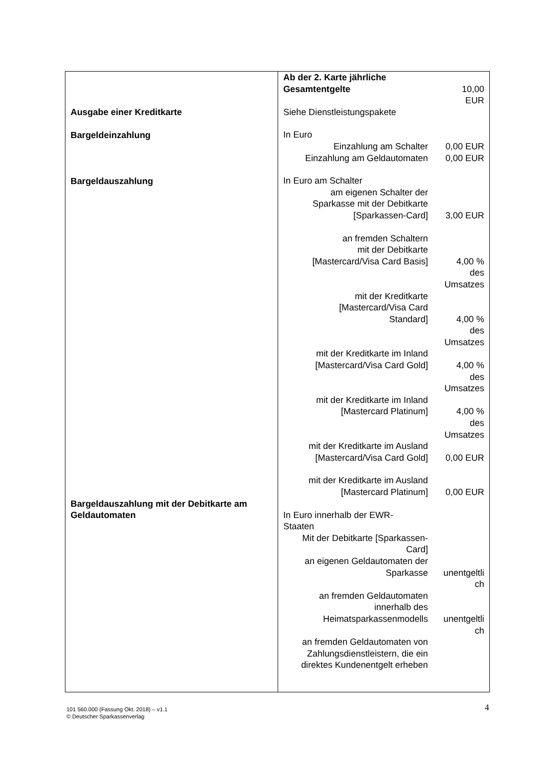| Ausgabe einer Kreditkarte Bargeldeinzahlung Bargeldauszahlung Bargeldauszahlung mit der Debitkarte am Geldautomaten | / Ab der 2. Karte jährliche / / / Gesamtentgelte / 10,00 EUR / / Siehe Dienstleistungspakete / / / In Euro / / / Einzahlung am Schalter / 0,00 EUR / / Einzahlung am Geldautomaten / 0,00 EUR / / In Euro am Schalter / / / am eigenen Schalter der Sparkasse mit der Debitkarte [Sparkassen-Card] / 3,00 EUR / / an fremden Schaltern mit der Debitkarte [Mastercard/Visa Card Basis] / 4,00 % des Umsatzes / / mit der Kreditkarte [Mastercard/Visa Card Standard] / 4,00 % des Umsatzes / / mit der Kreditkarte im Inland [Mastercard/Visa Card Gold] / 4,00 % des Umsatzes / / mit der Kreditkarte im Inland [Mastercard Platinum] / 4,00 % des Umsatzes / / mit der Kreditkarte im Ausland [Mastercard/Visa Card Gold] / 0,00 EUR / / mit der Kreditkarte im Ausland [Mastercard Platinum] / 0,00 EUR / / In Euro innerhalb der EWR- Staaten / / / Mit der Debitkarte [Sparkassen- Card] / / / an eigenen Geldautomaten der Sparkasse / unentgeltli ch / / an fremden Geldautomaten innerhalb des Heimatsparkassenmodells / unentgeltli ch / / an fremden Geldautomaten von Zahlungsdienstleistern, die ein direktes Kundenentgelt erheben / / |
101 560.000 (Fassung Okt. 2018) – v1.1
© Deutscher Sparkassenverlag
4